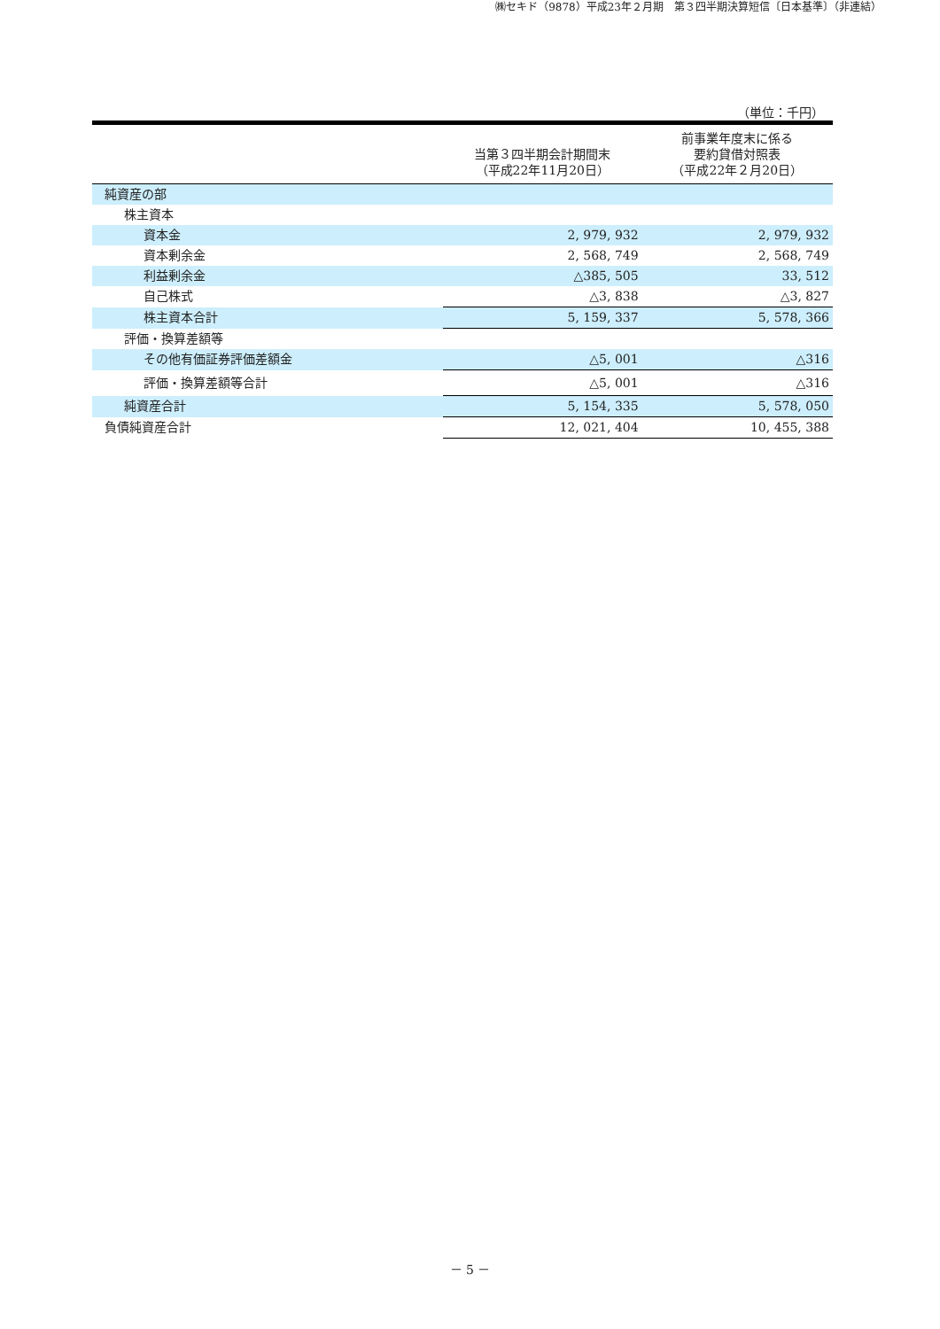㈱セキド（9878）平成23年２月期　第３四半期決算短信〔日本基準〕（非連結）
（単位：千円）
| | 当第３四半期会計期間末 （平成22年11月20日） | 前事業年度末に係る 要約貸借対照表 （平成22年２月20日） |
| --- | --- | --- |
| 純資産の部 | | |
| 株主資本 | | |
| 資本金 | 2, 979, 932 | 2, 979, 932 |
| 資本剰余金 | 2, 568, 749 | 2, 568, 749 |
| 利益剰余金 | △385, 505 | 33, 512 |
| 自己株式 | △3, 838 | △3, 827 |
| 株主資本合計 | 5, 159, 337 | 5, 578, 366 |
| 評価・換算差額等 | | |
| その他有価証券評価差額金 | △5, 001 | △316 |
| 評価・換算差額等合計 | △5, 001 | △316 |
| 純資産合計 | 5, 154, 335 | 5, 578, 050 |
| 負債純資産合計 | 12, 021, 404 | 10, 455, 388 |
－ 5 －